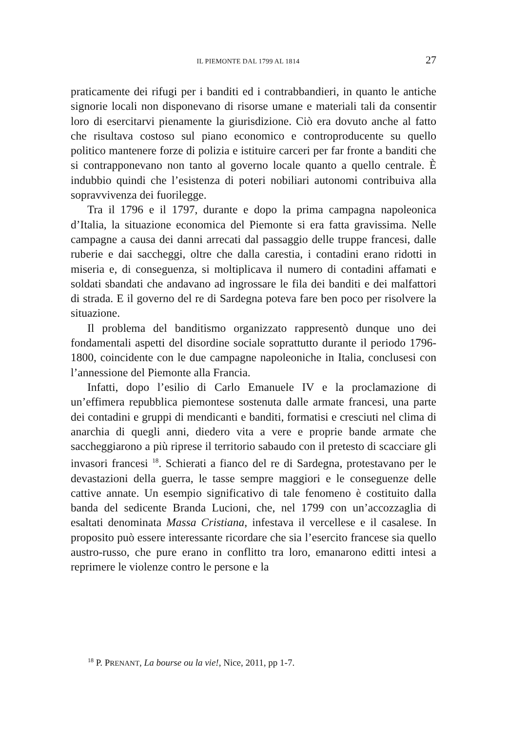IL PIEMONTE DAL 1799 AL 1814 27
praticamente dei rifugi per i banditi ed i contrabbandieri, in quanto le antiche signorie locali non disponevano di risorse umane e materiali tali da consentir loro di esercitarvi pienamente la giurisdizione. Ciò era dovuto anche al fatto che risultava costoso sul piano economico e controproducente su quello politico mantenere forze di polizia e istituire carceri per far fronte a banditi che si contrapponevano non tanto al governo locale quanto a quello centrale. È indubbio quindi che l’esistenza di poteri nobiliari autonomi contribuiva alla sopravvivenza dei fuorilegge.
Tra il 1796 e il 1797, durante e dopo la prima campagna napoleonica d’Italia, la situazione economica del Piemonte si era fatta gravissima. Nelle campagne a causa dei danni arrecati dal passaggio delle truppe francesi, dalle ruberie e dai saccheggi, oltre che dalla carestia, i contadini erano ridotti in miseria e, di conseguenza, si moltiplicava il numero di contadini affamati e soldati sbandati che andavano ad ingrossare le fila dei banditi e dei malfattori di strada. E il governo del re di Sardegna poteva fare ben poco per risolvere la situazione.
Il problema del banditismo organizzato rappresentò dunque uno dei fondamentali aspetti del disordine sociale soprattutto durante il periodo 1796-1800, coincidente con le due campagne napoleoniche in Italia, conclusesi con l’annessione del Piemonte alla Francia.
Infatti, dopo l’esilio di Carlo Emanuele IV e la proclamazione di un’effimera repubblica piemontese sostenuta dalle armate francesi, una parte dei contadini e gruppi di mendicanti e banditi, formatisi e cresciuti nel clima di anarchia di quegli anni, diedero vita a vere e proprie bande armate che saccheggiarono a più riprese il territorio sabaudo con il pretesto di scacciare gli invasori francesi <sup>18</sup>. Schierati a fianco del re di Sardegna, protestavano per le devastazioni della guerra, le tasse sempre maggiori e le conseguenze delle cattive annate. Un esempio significativo di tale fenomeno è costituito dalla banda del sedicente Branda Lucioni, che, nel 1799 con un’accozzaglia di esaltati denominata Massa Cristiana, infestava il vercellese e il casalese. In proposito può essere interessante ricordare che sia l’esercito francese sia quello austro-russo, che pure erano in conflitto tra loro, emanarono editti intesi a reprimere le violenze contro le persone e la
<sup>18</sup> P. PRENANT, La bourse ou la vie!, Nice, 2011, pp 1-7.